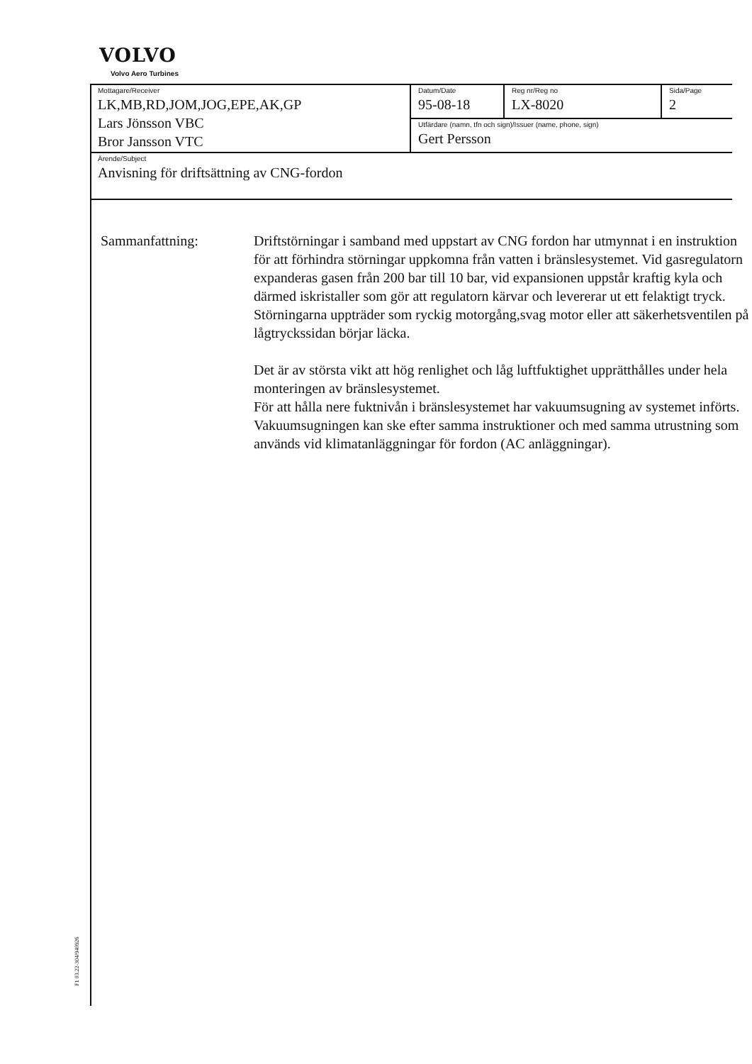VOLVO
Volvo Aero Turbines
| Mottagare/Receiver LK,MB,RD,JOM,JOG,EPE,AK,GP Lars Jönsson VBC Bror Jansson VTC | Datum/Date 95-08-18 | Reg nr/Reg no LX-8020 | Sida/Page 2 |
| | Utfärdare (namn, tfn och sign)/Issuer (name, phone, sign) Gert Persson | | |
| Ärende/Subject Anvisning för driftsättning av CNG-fordon | | | |
Sammanfattning: Driftstörningar i samband med uppstart av CNG fordon har utmynnat i en instruktion för att förhindra störningar uppkomna från vatten i bränslesystemet. Vid gasregulatorn expanderas gasen från 200 bar till 10 bar, vid expansionen uppstår kraftig kyla och därmed iskristaller som gör att regulatorn kärvar och levererar ut ett felaktigt tryck.
Störningarna uppträder som ryckig motorgång,svag motor eller att säkerhetsventilen på lågtryckssidan börjar läcka.
Det är av största vikt att hög renlighet och låg luftfuktighet upprätthålles under hela monteringen av bränslesystemet.
För att hålla nere fuktnivån i bränslesystemet har vakuumsugning av systemet införts.
Vakuumsugningen kan ske efter samma instruktioner och med samma utrustning som används vid klimatanläggningar för fordon (AC anläggningar).
F1 03.22-304/940926